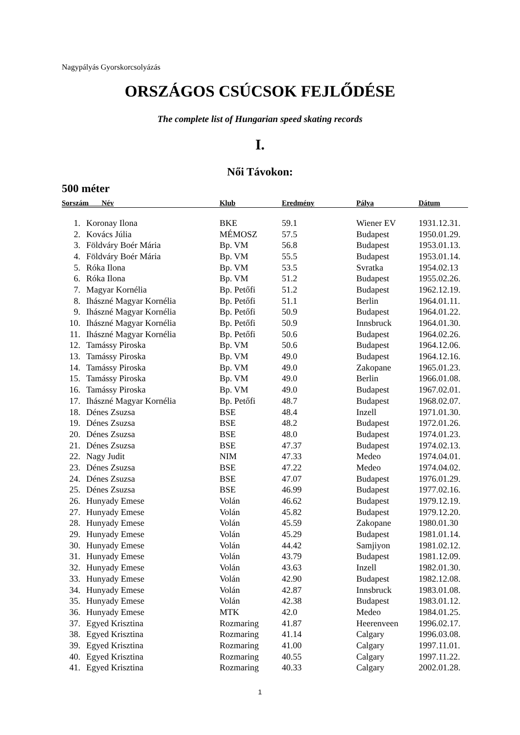Nagypályás Gyorskorcsolyázás
ORSZÁGOS CSÚCSOK FEJLŐDÉSE
The complete list of Hungarian speed skating records
I.
Női Távokon:
500 méter
| Sorszám Név | | Klub | Eredmény | Pálya | Dátum |
| --- | --- | --- | --- | --- | --- |
| 1. | Koronay Ilona | BKE | 59.1 | Wiener EV | 1931.12.31. |
| 2. | Kovács Júlia | MÉMOSZ | 57.5 | Budapest | 1950.01.29. |
| 3. | Földváry Boér Mária | Bp. VM | 56.8 | Budapest | 1953.01.13. |
| 4. | Földváry Boér Mária | Bp. VM | 55.5 | Budapest | 1953.01.14. |
| 5. | Róka Ilona | Bp. VM | 53.5 | Svratka | 1954.02.13 |
| 6. | Róka Ilona | Bp. VM | 51.2 | Budapest | 1955.02.26. |
| 7. | Magyar Kornélia | Bp. Petőfi | 51.2 | Budapest | 1962.12.19. |
| 8. | Ihászné Magyar Kornélia | Bp. Petőfi | 51.1 | Berlin | 1964.01.11. |
| 9. | Ihászné Magyar Kornélia | Bp. Petőfi | 50.9 | Budapest | 1964.01.22. |
| 10. | Ihászné Magyar Kornélia | Bp. Petőfi | 50.9 | Innsbruck | 1964.01.30. |
| 11. | Ihászné Magyar Kornélia | Bp. Petőfi | 50.6 | Budapest | 1964.02.26. |
| 12. | Tamássy Piroska | Bp. VM | 50.6 | Budapest | 1964.12.06. |
| 13. | Tamássy Piroska | Bp. VM | 49.0 | Budapest | 1964.12.16. |
| 14. | Tamássy Piroska | Bp. VM | 49.0 | Zakopane | 1965.01.23. |
| 15. | Tamássy Piroska | Bp. VM | 49.0 | Berlin | 1966.01.08. |
| 16. | Tamássy Piroska | Bp. VM | 49.0 | Budapest | 1967.02.01. |
| 17. | Ihászné Magyar Kornélia | Bp. Petőfi | 48.7 | Budapest | 1968.02.07. |
| 18. | Dénes Zsuzsa | BSE | 48.4 | Inzell | 1971.01.30. |
| 19. | Dénes Zsuzsa | BSE | 48.2 | Budapest | 1972.01.26. |
| 20. | Dénes Zsuzsa | BSE | 48.0 | Budapest | 1974.01.23. |
| 21. | Dénes Zsuzsa | BSE | 47.37 | Budapest | 1974.02.13. |
| 22. | Nagy Judit | NIM | 47.33 | Medeo | 1974.04.01. |
| 23. | Dénes Zsuzsa | BSE | 47.22 | Medeo | 1974.04.02. |
| 24. | Dénes Zsuzsa | BSE | 47.07 | Budapest | 1976.01.29. |
| 25. | Dénes Zsuzsa | BSE | 46.99 | Budapest | 1977.02.16. |
| 26. | Hunyady Emese | Volán | 46.62 | Budapest | 1979.12.19. |
| 27. | Hunyady Emese | Volán | 45.82 | Budapest | 1979.12.20. |
| 28. | Hunyady Emese | Volán | 45.59 | Zakopane | 1980.01.30 |
| 29. | Hunyady Emese | Volán | 45.29 | Budapest | 1981.01.14. |
| 30. | Hunyady Emese | Volán | 44.42 | Samjiyon | 1981.02.12. |
| 31. | Hunyady Emese | Volán | 43.79 | Budapest | 1981.12.09. |
| 32. | Hunyady Emese | Volán | 43.63 | Inzell | 1982.01.30. |
| 33. | Hunyady Emese | Volán | 42.90 | Budapest | 1982.12.08. |
| 34. | Hunyady Emese | Volán | 42.87 | Innsbruck | 1983.01.08. |
| 35. | Hunyady Emese | Volán | 42.38 | Budapest | 1983.01.12. |
| 36. | Hunyady Emese | MTK | 42.0 | Medeo | 1984.01.25. |
| 37. | Egyed Krisztina | Rozmaring | 41.87 | Heerenveen | 1996.02.17. |
| 38. | Egyed Krisztina | Rozmaring | 41.14 | Calgary | 1996.03.08. |
| 39. | Egyed Krisztina | Rozmaring | 41.00 | Calgary | 1997.11.01. |
| 40. | Egyed Krisztina | Rozmaring | 40.55 | Calgary | 1997.11.22. |
| 41. | Egyed Krisztina | Rozmaring | 40.33 | Calgary | 2002.01.28. |
1